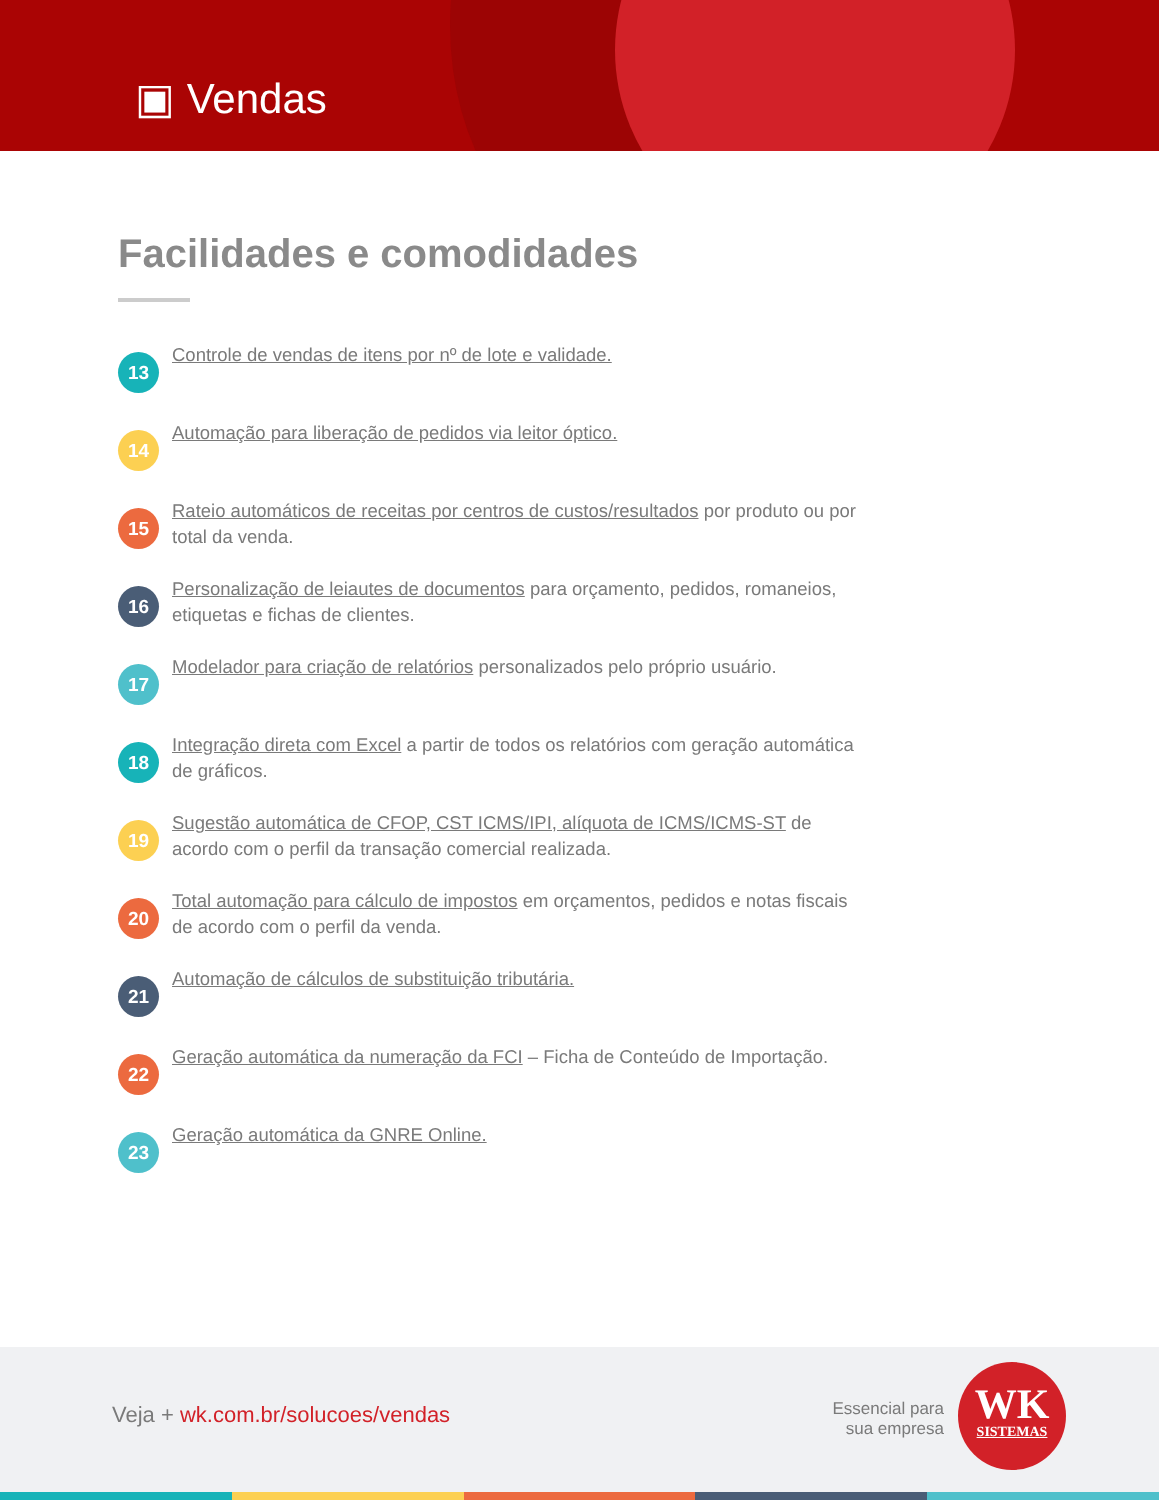▣ Vendas
Facilidades e comodidades
13
Controle de vendas de itens por nº de lote e validade.
14
Automação para liberação de pedidos via leitor óptico.
15
Rateio automáticos de receitas por centros de custos/resultados por produto ou por total da venda.
16
Personalização de leiautes de documentos para orçamento, pedidos, romaneios, etiquetas e fichas de clientes.
17
Modelador para criação de relatórios personalizados pelo próprio usuário.
18
Integração direta com Excel a partir de todos os relatórios com geração automática de gráficos.
19
Sugestão automática de CFOP, CST ICMS/IPI, alíquota de ICMS/ICMS-ST de acordo com o perfil da transação comercial realizada.
20
Total automação para cálculo de impostos em orçamentos, pedidos e notas fiscais de acordo com o perfil da venda.
21
Automação de cálculos de substituição tributária.
22
Geração automática da numeração da FCI – Ficha de Conteúdo de Importação.
23
Geração automática da GNRE Online.
Veja + wk.com.br/solucoes/vendas
Essencial para sua empresa
WK
SISTEMAS